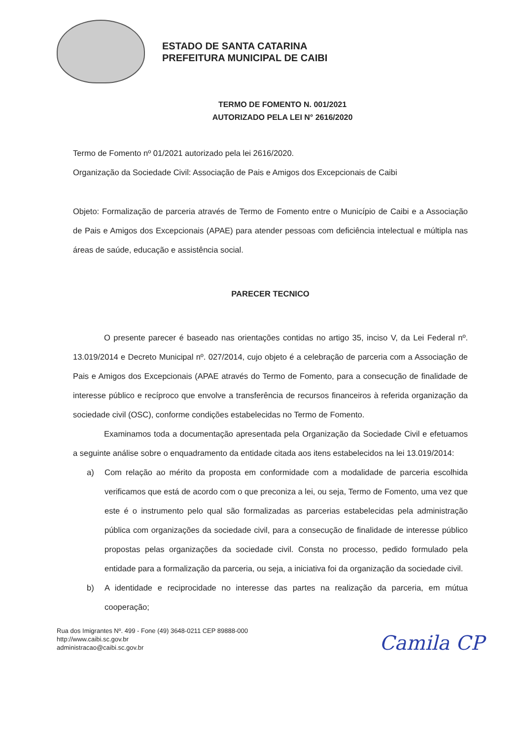ESTADO DE SANTA CATARINA
PREFEITURA MUNICIPAL DE CAIBI
TERMO DE FOMENTO N. 001/2021
AUTORIZADO PELA LEI N° 2616/2020
Termo de Fomento nº 01/2021 autorizado pela lei 2616/2020.
Organização da Sociedade Civil: Associação de Pais e Amigos dos Excepcionais de Caibi
Objeto: Formalização de parceria através de Termo de Fomento entre o Município de Caibi e a Associação de Pais e Amigos dos Excepcionais (APAE) para atender pessoas com deficiência intelectual e múltipla nas áreas de saúde, educação e assistência social.
PARECER TECNICO
O presente parecer é baseado nas orientações contidas no artigo 35, inciso V, da Lei Federal nº. 13.019/2014 e Decreto Municipal nº. 027/2014, cujo objeto é a celebração de parceria com a Associação de Pais e Amigos dos Excepcionais (APAE através do Termo de Fomento, para a consecução de finalidade de interesse público e recíproco que envolve a transferência de recursos financeiros à referida organização da sociedade civil (OSC), conforme condições estabelecidas no Termo de Fomento.
Examinamos toda a documentação apresentada pela Organização da Sociedade Civil e efetuamos a seguinte análise sobre o enquadramento da entidade citada aos itens estabelecidos na lei 13.019/2014:
a) Com relação ao mérito da proposta em conformidade com a modalidade de parceria escolhida verificamos que está de acordo com o que preconiza a lei, ou seja, Termo de Fomento, uma vez que este é o instrumento pelo qual são formalizadas as parcerias estabelecidas pela administração pública com organizações da sociedade civil, para a consecução de finalidade de interesse público propostas pelas organizações da sociedade civil. Consta no processo, pedido formulado pela entidade para a formalização da parceria, ou seja, a iniciativa foi da organização da sociedade civil.
b) A identidade e reciprocidade no interesse das partes na realização da parceria, em mútua cooperação;
Rua dos Imigrantes Nº. 499 - Fone (49) 3648-0211 CEP 89888-000
http://www.caibi.sc.gov.br
administracao@caibi.sc.gov.br
Camila CP